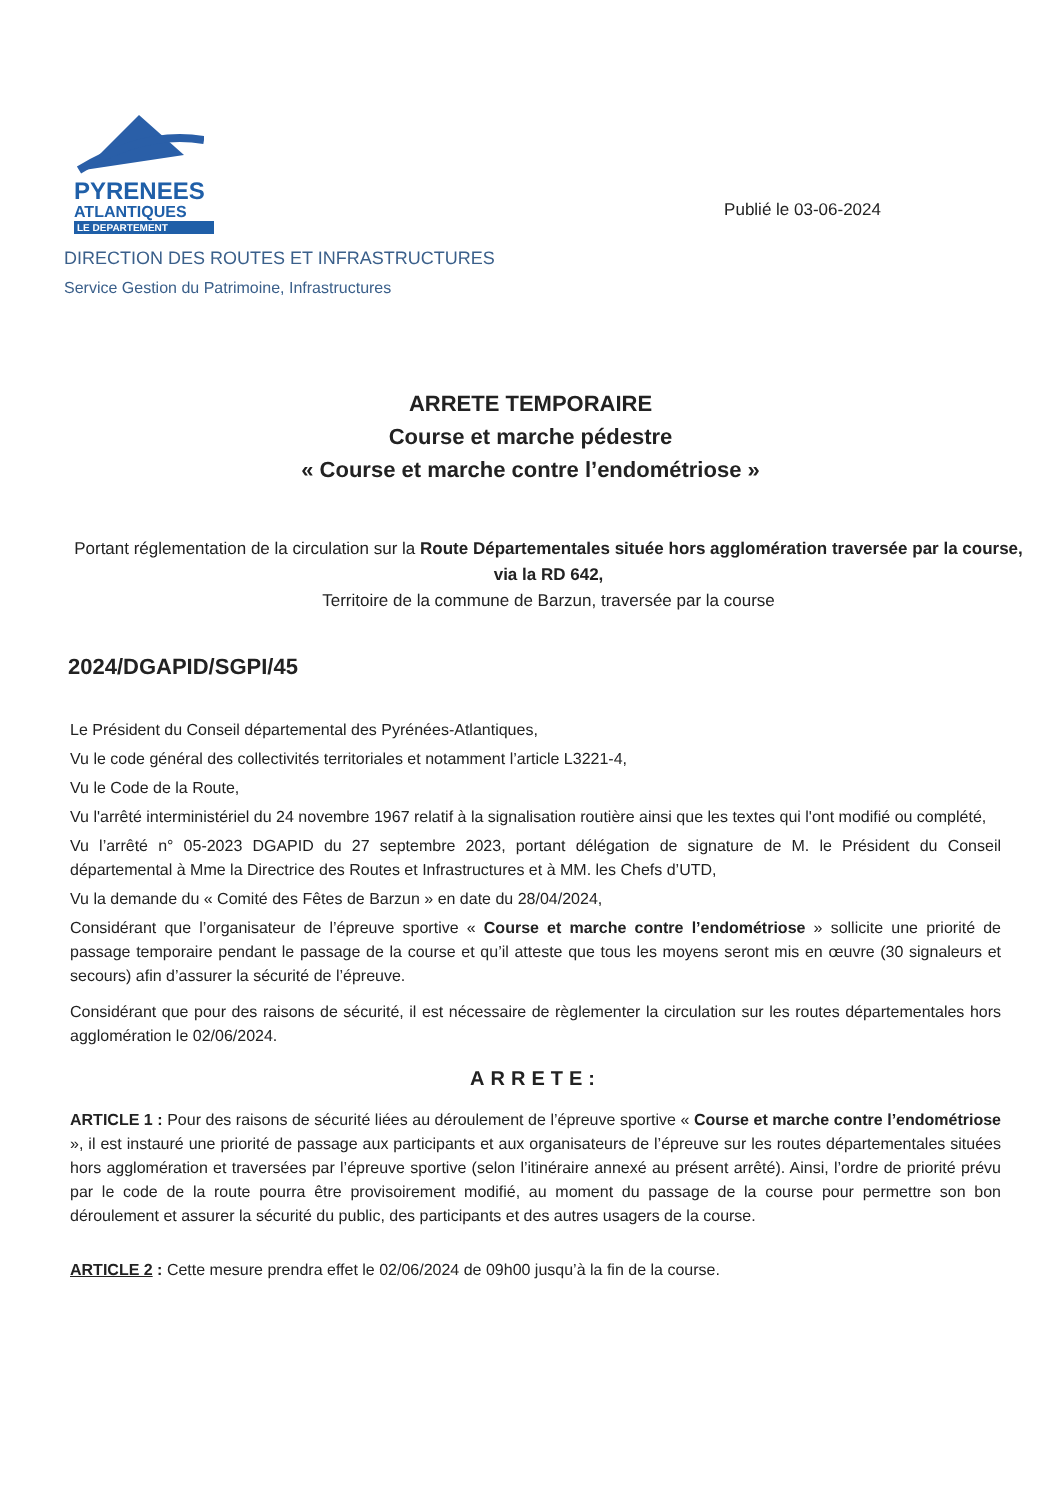PYRENEES
ATLANTIQUES
LE DEPARTEMENT
Publié le 03-06-2024
DIRECTION DES ROUTES ET INFRASTRUCTURES
Service Gestion du Patrimoine, Infrastructures
ARRETE TEMPORAIRE
Course et marche pédestre
« Course et marche contre l’endométriose »
Portant réglementation de la circulation sur la Route Départementales située hors agglomération traversée par la course, via la RD 642,
Territoire de la commune de Barzun, traversée par la course
2024/DGAPID/SGPI/45
Le Président du Conseil départemental des Pyrénées-Atlantiques,
Vu le code général des collectivités territoriales et notamment l’article L3221-4,
Vu le Code de la Route,
Vu l'arrêté interministériel du 24 novembre 1967 relatif à la signalisation routière ainsi que les textes qui l'ont modifié ou complété,
Vu l’arrêté n° 05-2023 DGAPID du 27 septembre 2023, portant délégation de signature de M. le Président du Conseil départemental à Mme la Directrice des Routes et Infrastructures et à MM. les Chefs d’UTD,
Vu la demande du « Comité des Fêtes de Barzun » en date du 28/04/2024,
Considérant que l’organisateur de l’épreuve sportive « Course et marche contre l’endométriose » sollicite une priorité de passage temporaire pendant le passage de la course et qu’il atteste que tous les moyens seront mis en œuvre (30 signaleurs et secours) afin d’assurer la sécurité de l’épreuve.
Considérant que pour des raisons de sécurité, il est nécessaire de règlementer la circulation sur les routes départementales hors agglomération le 02/06/2024.
ARRETE:
ARTICLE 1 : Pour des raisons de sécurité liées au déroulement de l’épreuve sportive « Course et marche contre l’endométriose », il est instauré une priorité de passage aux participants et aux organisateurs de l’épreuve sur les routes départementales situées hors agglomération et traversées par l’épreuve sportive (selon l’itinéraire annexé au présent arrêté). Ainsi, l’ordre de priorité prévu par le code de la route pourra être provisoirement modifié, au moment du passage de la course pour permettre son bon déroulement et assurer la sécurité du public, des participants et des autres usagers de la course.
ARTICLE 2 : Cette mesure prendra effet le 02/06/2024 de 09h00 jusqu’à la fin de la course.